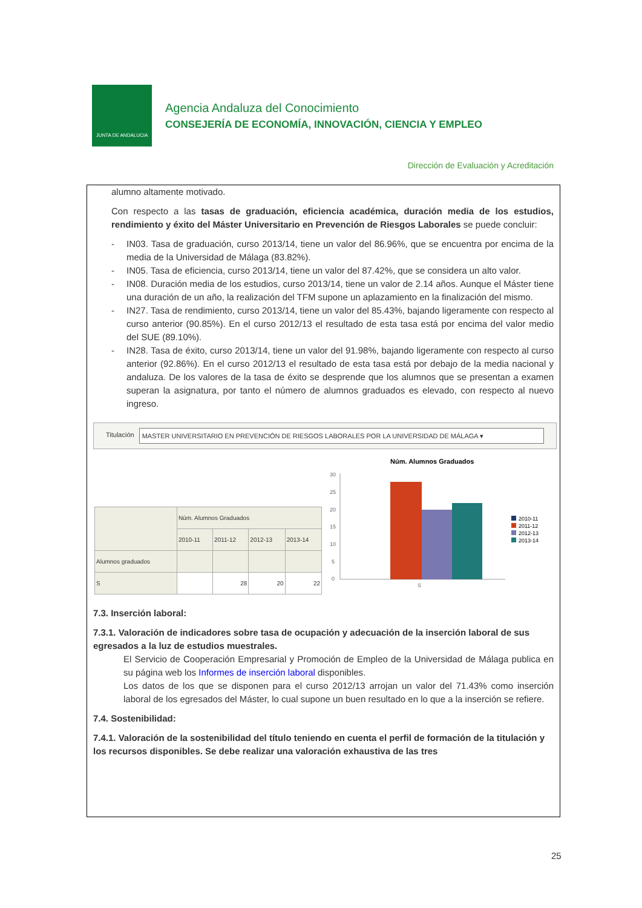JUNTA DE ANDALUCIA
Agencia Andaluza del Conocimiento
CONSEJERÍA DE ECONOMÍA, INNOVACIÓN, CIENCIA Y EMPLEO
Dirección de Evaluación y Acreditación
alumno altamente motivado.
Con respecto a las tasas de graduación, eficiencia académica, duración media de los estudios, rendimiento y éxito del Máster Universitario en Prevención de Riesgos Laborales se puede concluir:
- IN03. Tasa de graduación, curso 2013/14, tiene un valor del 86.96%, que se encuentra por encima de la media de la Universidad de Málaga (83.82%).
- IN05. Tasa de eficiencia, curso 2013/14, tiene un valor del 87.42%, que se considera un alto valor.
- IN08. Duración media de los estudios, curso 2013/14, tiene un valor de 2.14 años. Aunque el Máster tiene una duración de un año, la realización del TFM supone un aplazamiento en la finalización del mismo.
- IN27. Tasa de rendimiento, curso 2013/14, tiene un valor del 85.43%, bajando ligeramente con respecto al curso anterior (90.85%). En el curso 2012/13 el resultado de esta tasa está por encima del valor medio del SUE (89.10%).
- IN28. Tasa de éxito, curso 2013/14, tiene un valor del 91.98%, bajando ligeramente con respecto al curso anterior (92.86%). En el curso 2012/13 el resultado de esta tasa está por debajo de la media nacional y andaluza. De los valores de la tasa de éxito se desprende que los alumnos que se presentan a examen superan la asignatura, por tanto el número de alumnos graduados es elevado, con respecto al nuevo ingreso.
Titulación
MASTER UNIVERSITARIO EN PREVENCIÓN DE RIESGOS LABORALES POR LA UNIVERSIDAD DE MÁLAGA ▾
| | Núm. Alumnos Graduados | | | |
| --- | --- | --- | --- | --- |
| | 2010-11 | 2011-12 | 2012-13 | 2013-14 |
| Alumnos graduados | | | | |
| S | | 28 | 20 | 22 |
Núm. Alumnos Graduados
30
25
20
15
10
5
0
S
2010-11
2011-12
2012-13
2013-14
7.3. Inserción laboral:
7.3.1. Valoración de indicadores sobre tasa de ocupación y adecuación de la inserción laboral de sus egresados a la luz de estudios muestrales.
El Servicio de Cooperación Empresarial y Promoción de Empleo de la Universidad de Málaga publica en su página web los Informes de inserción laboral disponibles.
Los datos de los que se disponen para el curso 2012/13 arrojan un valor del 71.43% como inserción laboral de los egresados del Máster, lo cual supone un buen resultado en lo que a la inserción se refiere.
7.4. Sostenibilidad:
7.4.1. Valoración de la sostenibilidad del título teniendo en cuenta el perfil de formación de la titulación y los recursos disponibles. Se debe realizar una valoración exhaustiva de las tres
25